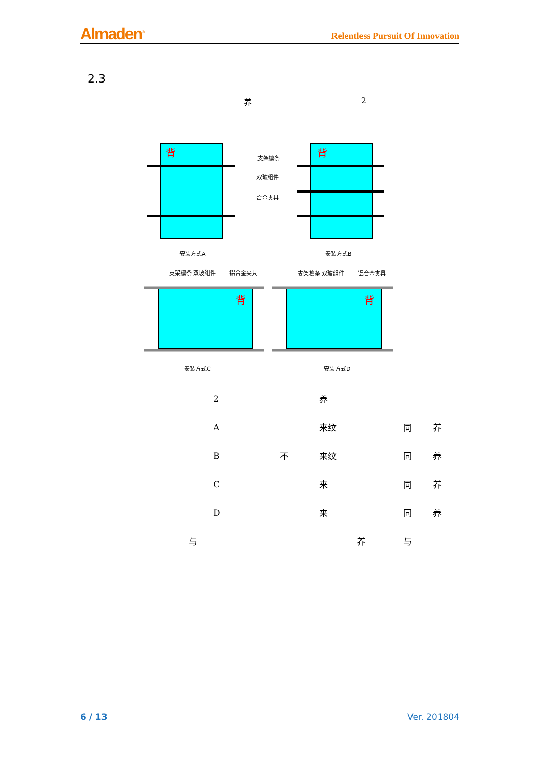Almaden<sup>®</sup> Relentless Pursuit Of Innovation
2.3
养 2
背
背
支架檩条
双玻组件
合金夹具
安装方式A
安装方式B
背
背
支架檩条 双玻组件
铝合金夹具
支架檩条 双玻组件
铝合金夹具
安装方式C
安装方式D
| | 2 | | 养 | | |
| | A | | 来纹 | 同 | 养 |
| | B | 不 | 来纹 | 同 | 养 |
| | C | | 来 | 同 | 养 |
| | D | | 来 | 同 | 养 |
| 与 | | | 养 | 与 | |
6 / 13 Ver. 201804